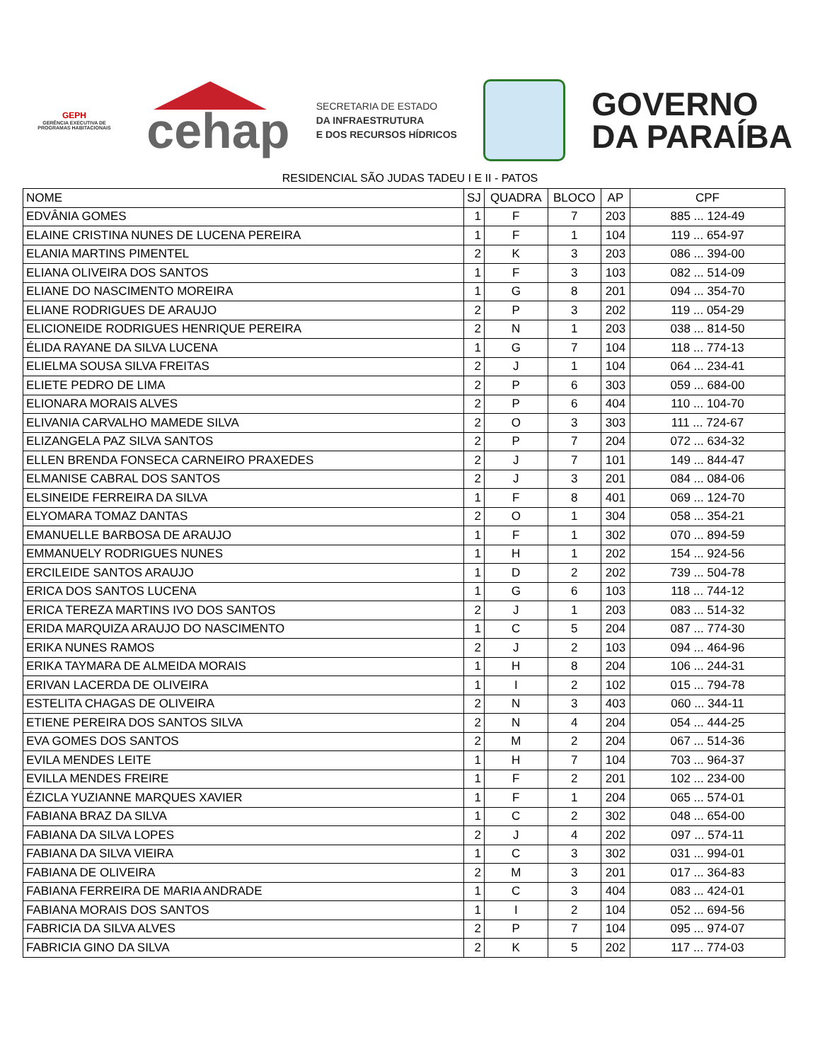GEPH
GERÊNCIA EXECUTIVA DE PROGRAMAS HABITACIONAIS
cehap
SECRETARIA DE ESTADO
DA INFRAESTRUTURA
E DOS RECURSOS HÍDRICOS
GOVERNO
DA PARAÍBA
RESIDENCIAL SÃO JUDAS TADEU I E II - PATOS
| NOME | SJ | QUADRA | BLOCO | AP | CPF |
| --- | --- | --- | --- | --- | --- |
| EDVÂNIA GOMES | 1 | F | 7 | 203 | 885 ... 124-49 |
| ELAINE CRISTINA NUNES DE LUCENA PEREIRA | 1 | F | 1 | 104 | 119 ... 654-97 |
| ELANIA MARTINS PIMENTEL | 2 | K | 3 | 203 | 086 ... 394-00 |
| ELIANA OLIVEIRA DOS SANTOS | 1 | F | 3 | 103 | 082 ... 514-09 |
| ELIANE DO NASCIMENTO MOREIRA | 1 | G | 8 | 201 | 094 ... 354-70 |
| ELIANE RODRIGUES DE ARAUJO | 2 | P | 3 | 202 | 119 ... 054-29 |
| ELICIONEIDE RODRIGUES HENRIQUE PEREIRA | 2 | N | 1 | 203 | 038 ... 814-50 |
| ÉLIDA RAYANE DA SILVA LUCENA | 1 | G | 7 | 104 | 118 ... 774-13 |
| ELIELMA SOUSA SILVA FREITAS | 2 | J | 1 | 104 | 064 ... 234-41 |
| ELIETE PEDRO DE LIMA | 2 | P | 6 | 303 | 059 ... 684-00 |
| ELIONARA MORAIS ALVES | 2 | P | 6 | 404 | 110 ... 104-70 |
| ELIVANIA CARVALHO MAMEDE SILVA | 2 | O | 3 | 303 | 111 ... 724-67 |
| ELIZANGELA PAZ SILVA SANTOS | 2 | P | 7 | 204 | 072 ... 634-32 |
| ELLEN BRENDA FONSECA CARNEIRO PRAXEDES | 2 | J | 7 | 101 | 149 ... 844-47 |
| ELMANISE CABRAL DOS SANTOS | 2 | J | 3 | 201 | 084 ... 084-06 |
| ELSINEIDE FERREIRA DA SILVA | 1 | F | 8 | 401 | 069 ... 124-70 |
| ELYOMARA TOMAZ DANTAS | 2 | O | 1 | 304 | 058 ... 354-21 |
| EMANUELLE BARBOSA DE ARAUJO | 1 | F | 1 | 302 | 070 ... 894-59 |
| EMMANUELY RODRIGUES NUNES | 1 | H | 1 | 202 | 154 ... 924-56 |
| ERCILEIDE SANTOS ARAUJO | 1 | D | 2 | 202 | 739 ... 504-78 |
| ERICA DOS SANTOS LUCENA | 1 | G | 6 | 103 | 118 ... 744-12 |
| ERICA TEREZA MARTINS IVO DOS SANTOS | 2 | J | 1 | 203 | 083 ... 514-32 |
| ERIDA MARQUIZA ARAUJO DO NASCIMENTO | 1 | C | 5 | 204 | 087 ... 774-30 |
| ERIKA NUNES RAMOS | 2 | J | 2 | 103 | 094 ... 464-96 |
| ERIKA TAYMARA DE ALMEIDA MORAIS | 1 | H | 8 | 204 | 106 ... 244-31 |
| ERIVAN LACERDA DE OLIVEIRA | 1 | I | 2 | 102 | 015 ... 794-78 |
| ESTELITA CHAGAS DE OLIVEIRA | 2 | N | 3 | 403 | 060 ... 344-11 |
| ETIENE PEREIRA DOS SANTOS SILVA | 2 | N | 4 | 204 | 054 ... 444-25 |
| EVA GOMES DOS SANTOS | 2 | M | 2 | 204 | 067 ... 514-36 |
| EVILA MENDES LEITE | 1 | H | 7 | 104 | 703 ... 964-37 |
| EVILLA MENDES FREIRE | 1 | F | 2 | 201 | 102 ... 234-00 |
| ÉZICLA YUZIANNE MARQUES XAVIER | 1 | F | 1 | 204 | 065 ... 574-01 |
| FABIANA BRAZ DA SILVA | 1 | C | 2 | 302 | 048 ... 654-00 |
| FABIANA DA SILVA LOPES | 2 | J | 4 | 202 | 097 ... 574-11 |
| FABIANA DA SILVA VIEIRA | 1 | C | 3 | 302 | 031 ... 994-01 |
| FABIANA DE OLIVEIRA | 2 | M | 3 | 201 | 017 ... 364-83 |
| FABIANA FERREIRA DE MARIA ANDRADE | 1 | C | 3 | 404 | 083 ... 424-01 |
| FABIANA MORAIS DOS SANTOS | 1 | I | 2 | 104 | 052 ... 694-56 |
| FABRICIA DA SILVA ALVES | 2 | P | 7 | 104 | 095 ... 974-07 |
| FABRICIA GINO DA SILVA | 2 | K | 5 | 202 | 117 ... 774-03 |